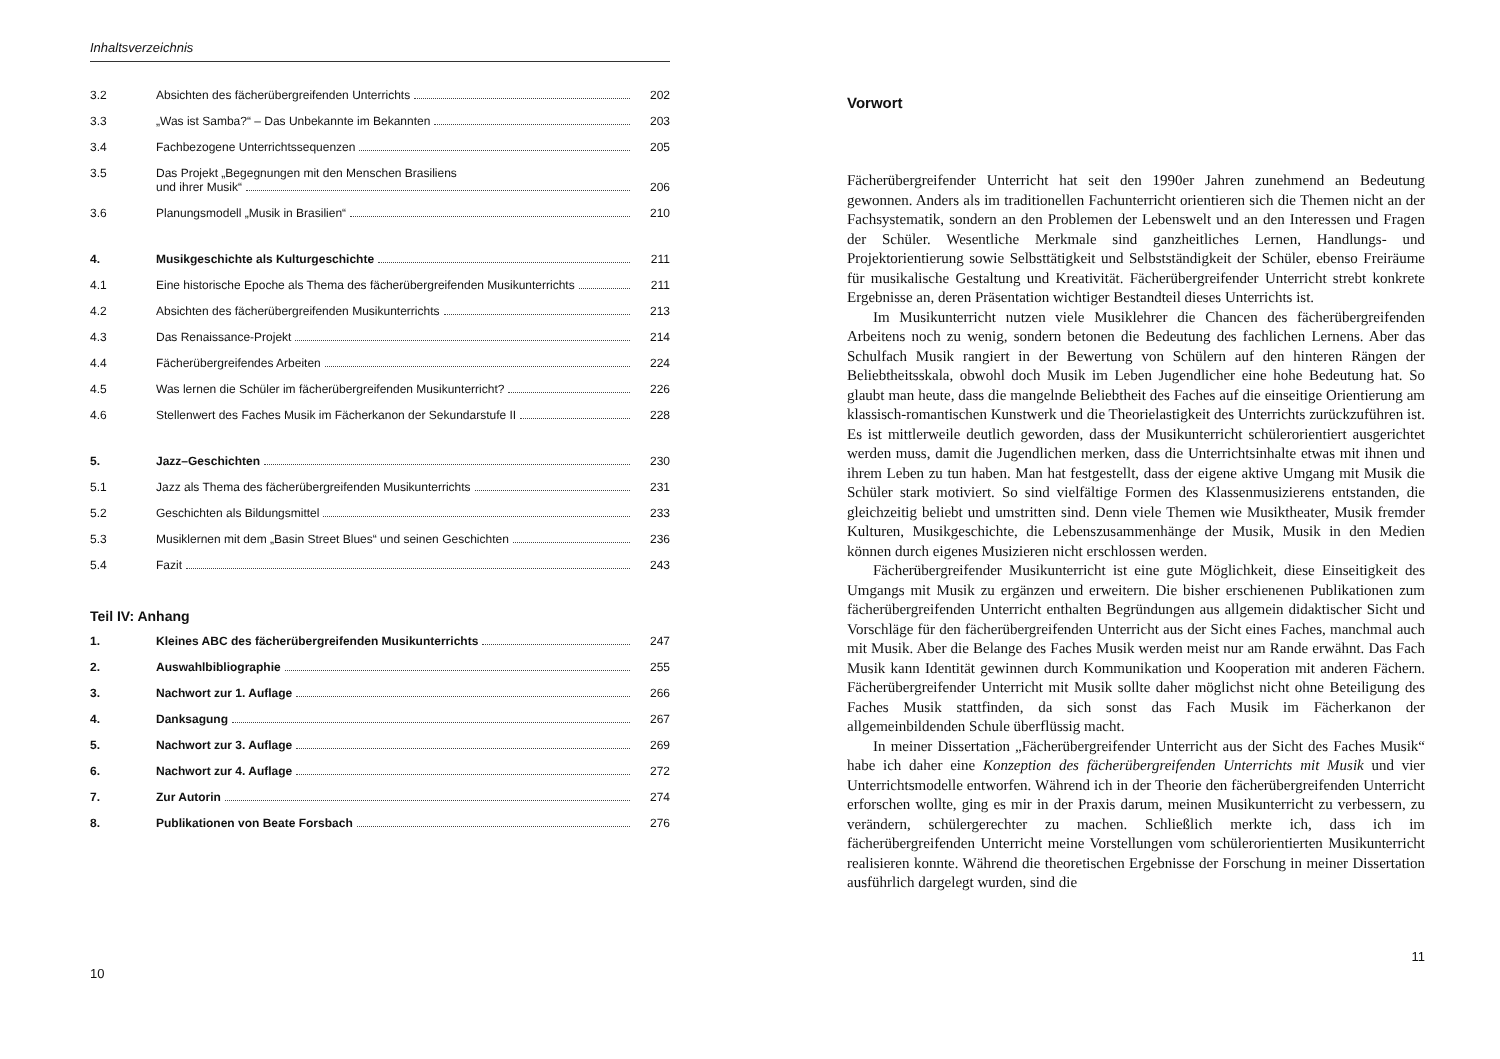Inhaltsverzeichnis
| 3.2 | Absichten des fächerübergreifenden Unterrichts | 202 |
| 3.3 | „Was ist Samba?“ – Das Unbekannte im Bekannten | 203 |
| 3.4 | Fachbezogene Unterrichtssequenzen | 205 |
| 3.5 | Das Projekt „Begegnungen mit den Menschen Brasiliens und ihrer Musik“ | 206 |
| 3.6 | Planungsmodell „Musik in Brasilien“ | 210 |
| 4. | Musikgeschichte als Kulturgeschichte | 211 |
| 4.1 | Eine historische Epoche als Thema des fächerübergreifenden Musikunterrichts | 211 |
| 4.2 | Absichten des fächerübergreifenden Musikunterrichts | 213 |
| 4.3 | Das Renaissance-Projekt | 214 |
| 4.4 | Fächerübergreifendes Arbeiten | 224 |
| 4.5 | Was lernen die Schüler im fächerübergreifenden Musikunterricht? | 226 |
| 4.6 | Stellenwert des Faches Musik im Fächerkanon der Sekundarstufe II | 228 |
| 5. | Jazz–Geschichten | 230 |
| 5.1 | Jazz als Thema des fächerübergreifenden Musikunterrichts | 231 |
| 5.2 | Geschichten als Bildungsmittel | 233 |
| 5.3 | Musiklernen mit dem „Basin Street Blues“ und seinen Geschichten | 236 |
| 5.4 | Fazit | 243 |
Teil IV: Anhang
| 1. | Kleines ABC des fächerübergreifenden Musikunterrichts | 247 |
| 2. | Auswahlbibliographie | 255 |
| 3. | Nachwort zur 1. Auflage | 266 |
| 4. | Danksagung | 267 |
| 5. | Nachwort zur 3. Auflage | 269 |
| 6. | Nachwort zur 4. Auflage | 272 |
| 7. | Zur Autorin | 274 |
| 8. | Publikationen von Beate Forsbach | 276 |
10
Vorwort
Fächerübergreifender Unterricht hat seit den 1990er Jahren zunehmend an Bedeutung gewonnen. Anders als im traditionellen Fachunterricht orientieren sich die Themen nicht an der Fachsystematik, sondern an den Problemen der Lebenswelt und an den Interessen und Fragen der Schüler. Wesentliche Merkmale sind ganzheitliches Lernen, Handlungs- und Projektorientierung sowie Selbsttätigkeit und Selbstständigkeit der Schüler, ebenso Freiräume für musikalische Gestaltung und Kreativität. Fächerübergreifender Unterricht strebt konkrete Ergebnisse an, deren Präsentation wichtiger Bestandteil dieses Unterrichts ist.
Im Musikunterricht nutzen viele Musiklehrer die Chancen des fächerübergreifenden Arbeitens noch zu wenig, sondern betonen die Bedeutung des fachlichen Lernens. Aber das Schulfach Musik rangiert in der Bewertung von Schülern auf den hinteren Rängen der Beliebtheitsskala, obwohl doch Musik im Leben Jugendlicher eine hohe Bedeutung hat. So glaubt man heute, dass die mangelnde Beliebtheit des Faches auf die einseitige Orientierung am klassisch-romantischen Kunstwerk und die Theorielastigkeit des Unterrichts zurückzuführen ist. Es ist mittlerweile deutlich geworden, dass der Musikunterricht schülerorientiert ausgerichtet werden muss, damit die Jugendlichen merken, dass die Unterrichtsinhalte etwas mit ihnen und ihrem Leben zu tun haben. Man hat festgestellt, dass der eigene aktive Umgang mit Musik die Schüler stark motiviert. So sind vielfältige Formen des Klassenmusizierens entstanden, die gleichzeitig beliebt und umstritten sind. Denn viele Themen wie Musiktheater, Musik fremder Kulturen, Musikgeschichte, die Lebenszusammenhänge der Musik, Musik in den Medien können durch eigenes Musizieren nicht erschlossen werden.
Fächerübergreifender Musikunterricht ist eine gute Möglichkeit, diese Einseitigkeit des Umgangs mit Musik zu ergänzen und erweitern. Die bisher erschienenen Publikationen zum fächerübergreifenden Unterricht enthalten Begründungen aus allgemein didaktischer Sicht und Vorschläge für den fächerübergreifenden Unterricht aus der Sicht eines Faches, manchmal auch mit Musik. Aber die Belange des Faches Musik werden meist nur am Rande erwähnt. Das Fach Musik kann Identität gewinnen durch Kommunikation und Kooperation mit anderen Fächern. Fächerübergreifender Unterricht mit Musik sollte daher möglichst nicht ohne Beteiligung des Faches Musik stattfinden, da sich sonst das Fach Musik im Fächerkanon der allgemeinbildenden Schule überflüssig macht.
In meiner Dissertation „Fächerübergreifender Unterricht aus der Sicht des Faches Musik“ habe ich daher eine Konzeption des fächerübergreifenden Unterrichts mit Musik und vier Unterrichtsmodelle entworfen. Während ich in der Theorie den fächerübergreifenden Unterricht erforschen wollte, ging es mir in der Praxis darum, meinen Musikunterricht zu verbessern, zu verändern, schülergerechter zu machen. Schließlich merkte ich, dass ich im fächerübergreifenden Unterricht meine Vorstellungen vom schülerorientierten Musikunterricht realisieren konnte. Während die theoretischen Ergebnisse der Forschung in meiner Dissertation ausführlich dargelegt wurden, sind die
11